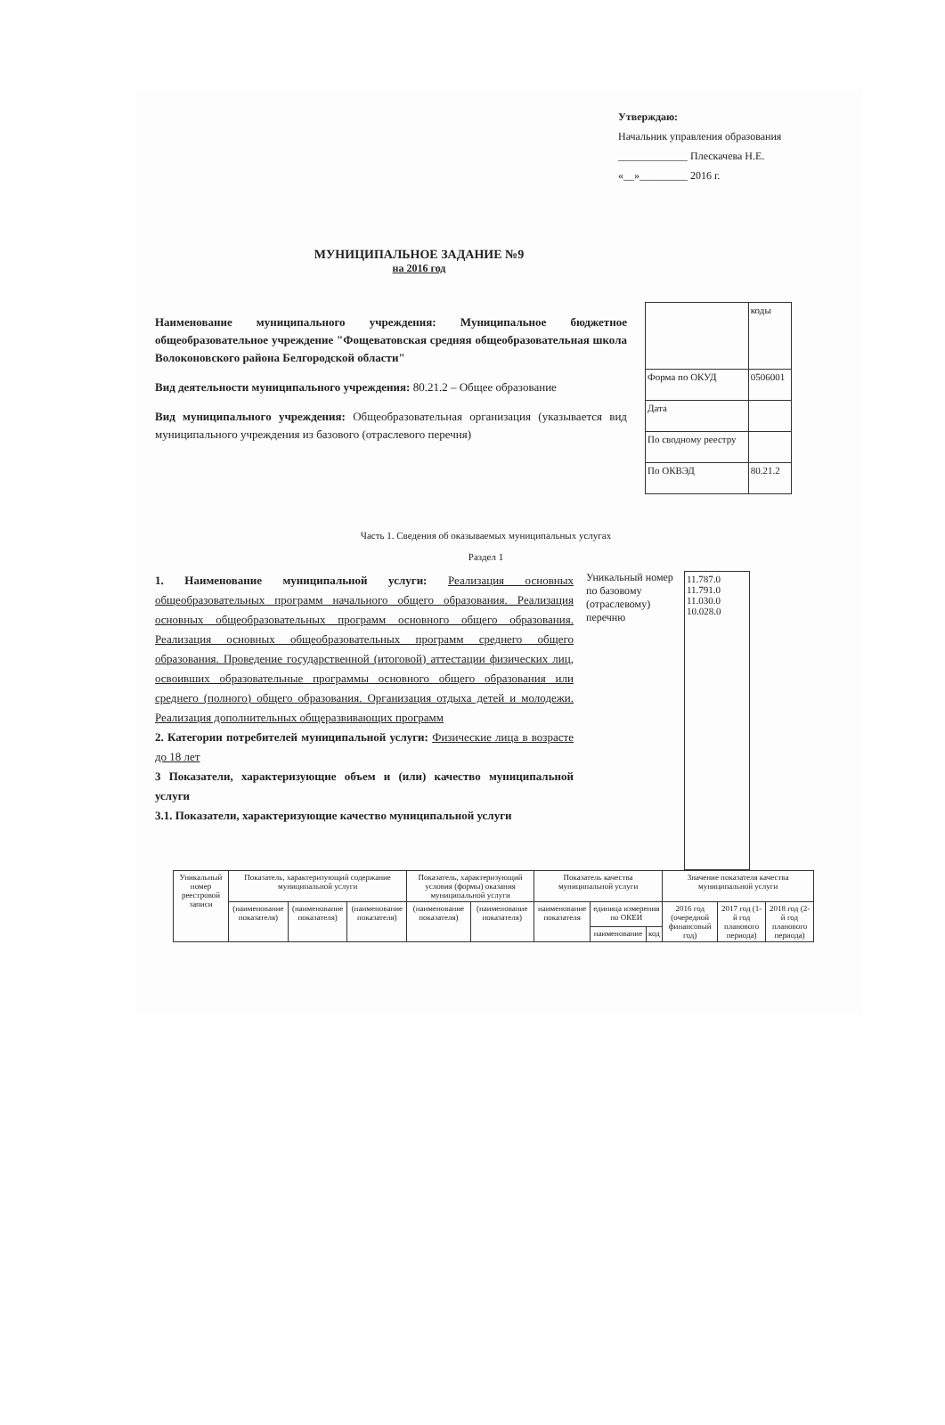Утверждаю:
Начальник управления образования
_____________ Плескачева Н.Е.
«__»_________ 2016 г.
МУНИЦИПАЛЬНОЕ ЗАДАНИЕ №9
на 2016 год
Наименование муниципального учреждения: Муниципальное бюджетное общеобразовательное учреждение "Фощеватовская средняя общеобразовательная школа Волоконовского района Белгородской области"
Вид деятельности муниципального учреждения: 80.21.2 – Общее образование
Вид муниципального учреждения: Общеобразовательная организация (указывается вид муниципального учреждения из базового (отраслевого перечня)
| | коды |
| Форма по ОКУД | 0506001 |
| Дата | |
| По сводному реестру | |
| По ОКВЭД | 80.21.2 |
Часть 1. Сведения об оказываемых муниципальных услугах
Раздел 1
1. Наименование муниципальной услуги: Реализация основных общеобразовательных программ начального общего образования. Реализация основных общеобразовательных программ основного общего образования. Реализация основных общеобразовательных программ среднего общего образования. Проведение государственной (итоговой) аттестации физических лиц, освоивших образовательные программы основного общего образования или среднего (полного) общего образования. Организация отдыха детей и молодежи. Реализация дополнительных общеразвивающих программ
2. Категории потребителей муниципальной услуги: Физические лица в возрасте до 18 лет
3 Показатели, характеризующие объем и (или) качество муниципальной услуги
3.1. Показатели, характеризующие качество муниципальной услуги
Уникальный номер по базовому (отраслевому) перечню
11.787.0
11.791.0
11.030.0
10.028.0
| Уникальный номер реестровой записи | Показатель, характеризующий содержание муниципальной услуги | | | Показатель, характеризующий условия (формы) оказания муниципальной услуги | | Показатель качества муниципальной услуги | | | Значение показателя качества муниципальной услуги | | |
| --- | --- | --- | --- | --- | --- | --- | --- | --- | --- | --- | --- |
| | (наименование показателя) | (наименование показателя) | (наименование показателя) | (наименование показателя) | (наименование показателя) | наименование показателя | единица измерения по ОКЕИ | | 2016 год (очередной финансовый год) | 2017 год (1-й год планового периода) | 2018 год (2-й год планового периода) |
| | | | | | | | наименование | код | | | |